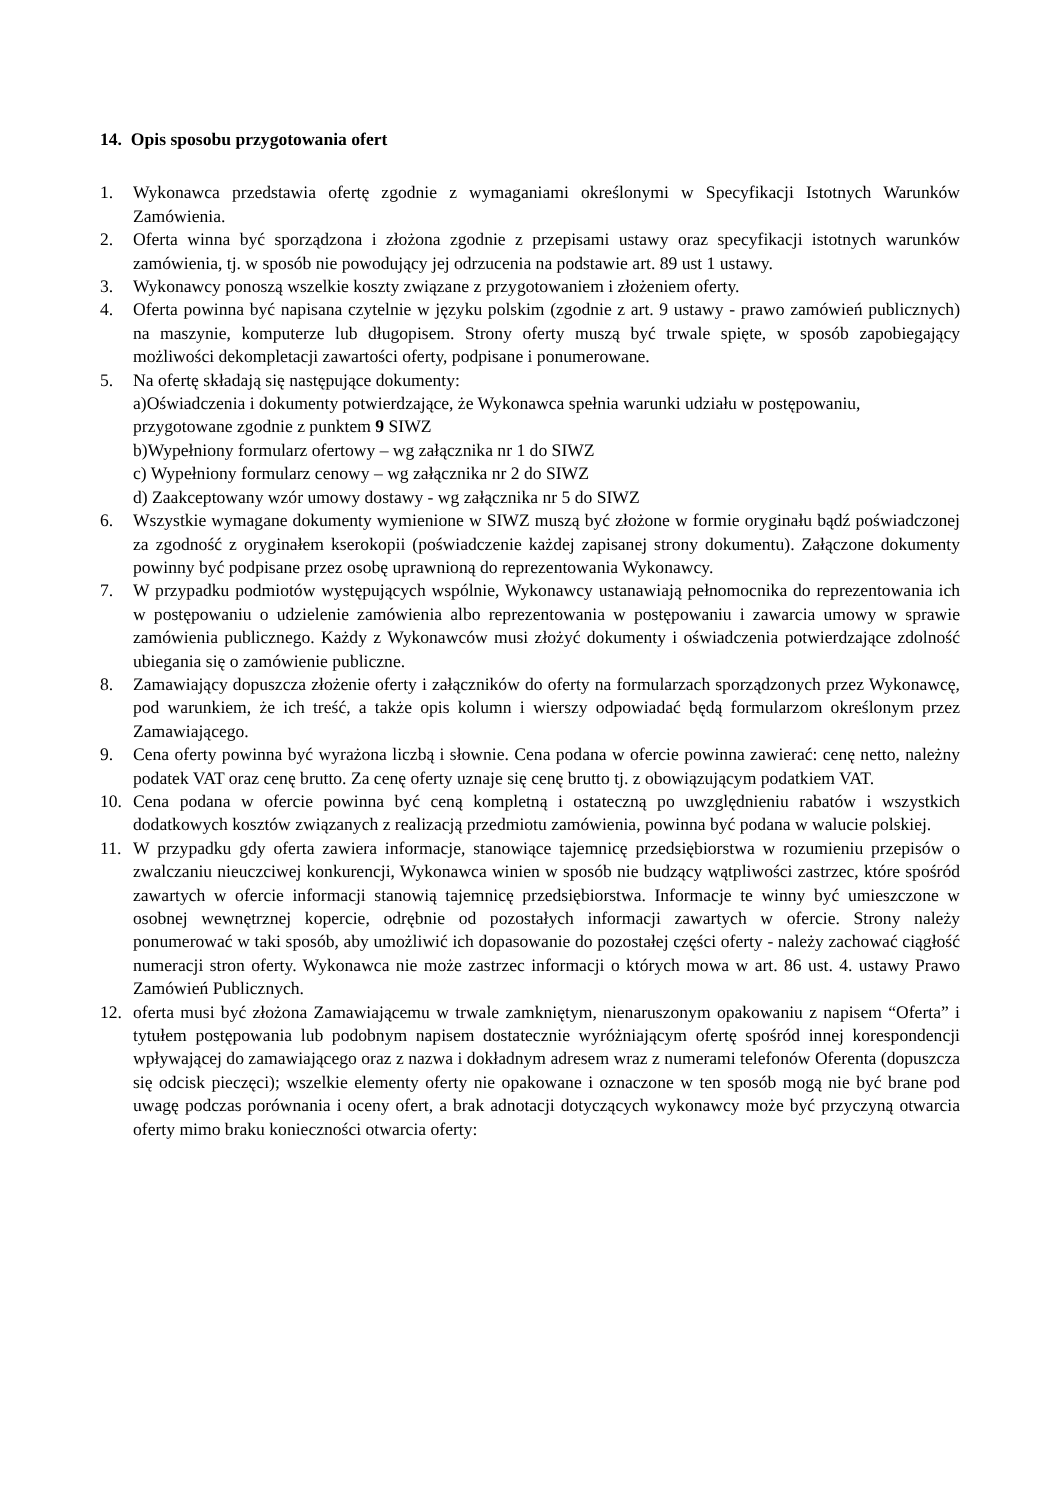14. Opis sposobu przygotowania ofert
1. Wykonawca przedstawia ofertę zgodnie z wymaganiami określonymi w Specyfikacji Istotnych Warunków Zamówienia.
2. Oferta winna być sporządzona i złożona zgodnie z przepisami ustawy oraz specyfikacji istotnych warunków zamówienia, tj. w sposób nie powodujący jej odrzucenia na podstawie art. 89 ust 1 ustawy.
3. Wykonawcy ponoszą wszelkie koszty związane z przygotowaniem i złożeniem oferty.
4. Oferta powinna być napisana czytelnie w języku polskim (zgodnie z art. 9 ustawy - prawo zamówień publicznych) na maszynie, komputerze lub długopisem. Strony oferty muszą być trwale spięte, w sposób zapobiegający możliwości dekompletacji zawartości oferty, podpisane i ponumerowane.
5. Na ofertę składają się następujące dokumenty:
a)Oświadczenia i dokumenty potwierdzające, że Wykonawca spełnia warunki udziału w postępowaniu, przygotowane zgodnie z punktem 9 SIWZ
b)Wypełniony formularz ofertowy – wg załącznika nr 1 do SIWZ
c) Wypełniony formularz cenowy – wg załącznika nr 2 do SIWZ
d) Zaakceptowany wzór umowy dostawy - wg załącznika nr 5 do SIWZ
6. Wszystkie wymagane dokumenty wymienione w SIWZ muszą być złożone w formie oryginału bądź poświadczonej za zgodność z oryginałem kserokopii (poświadczenie każdej zapisanej strony dokumentu). Załączone dokumenty powinny być podpisane przez osobę uprawnioną do reprezentowania Wykonawcy.
7. W przypadku podmiotów występujących wspólnie, Wykonawcy ustanawiają pełnomocnika do reprezentowania ich w postępowaniu o udzielenie zamówienia albo reprezentowania w postępowaniu i zawarcia umowy w sprawie zamówienia publicznego. Każdy z Wykonawców musi złożyć dokumenty i oświadczenia potwierdzające zdolność ubiegania się o zamówienie publiczne.
8. Zamawiający dopuszcza złożenie oferty i załączników do oferty na formularzach sporządzonych przez Wykonawcę, pod warunkiem, że ich treść, a także opis kolumn i wierszy odpowiadać będą formularzom określonym przez Zamawiającego.
9. Cena oferty powinna być wyrażona liczbą i słownie. Cena podana w ofercie powinna zawierać: cenę netto, należny podatek VAT oraz cenę brutto. Za cenę oferty uznaje się cenę brutto tj. z obowiązującym podatkiem VAT.
10. Cena podana w ofercie powinna być ceną kompletną i ostateczną po uwzględnieniu rabatów i wszystkich dodatkowych kosztów związanych z realizacją przedmiotu zamówienia, powinna być podana w walucie polskiej.
11. W przypadku gdy oferta zawiera informacje, stanowiące tajemnicę przedsiębiorstwa w rozumieniu przepisów o zwalczaniu nieuczciwej konkurencji, Wykonawca winien w sposób nie budzący wątpliwości zastrzec, które spośród zawartych w ofercie informacji stanowią tajemnicę przedsiębiorstwa. Informacje te winny być umieszczone w osobnej wewnętrznej kopercie, odrębnie od pozostałych informacji zawartych w ofercie. Strony należy ponumerować w taki sposób, aby umożliwić ich dopasowanie do pozostałej części oferty - należy zachować ciągłość numeracji stron oferty. Wykonawca nie może zastrzec informacji o których mowa w art. 86 ust. 4. ustawy Prawo Zamówień Publicznych.
12. oferta musi być złożona Zamawiającemu w trwale zamkniętym, nienaruszonym opakowaniu z napisem “Oferta” i tytułem postępowania lub podobnym napisem dostatecznie wyróżniającym ofertę spośród innej korespondencji wpływającej do zamawiającego oraz z nazwa i dokładnym adresem wraz z numerami telefonów Oferenta (dopuszcza się odcisk pieczęci); wszelkie elementy oferty nie opakowane i oznaczone w ten sposób mogą nie być brane pod uwagę podczas porównania i oceny ofert, a brak adnotacji dotyczących wykonawcy może być przyczyną otwarcia oferty mimo braku konieczności otwarcia oferty: